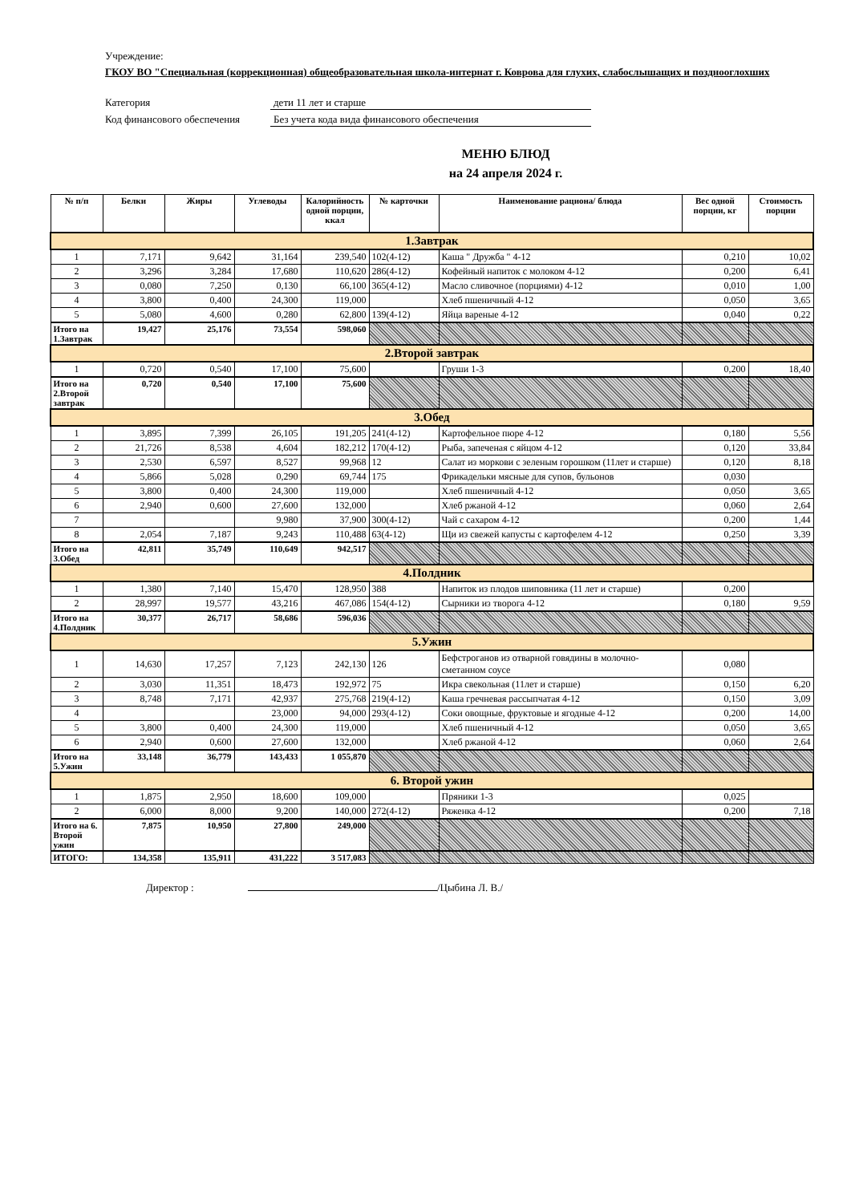Учреждение:
ГКОУ ВО "Специальная (коррекционная) общеобразовательная школа-интернат г. Коврова для глухих, слабослышащих и позднооглохших
Категория дети 11 лет и старше
Код финансового обеспечения Без учета кода вида финансового обеспечения
МЕНЮ БЛЮД
на 24 апреля 2024 г.
| № п/п | Белки | Жиры | Углеводы | Калорийность одной порции, ккал | № карточки | Наименование рациона/ блюда | Вес одной порции, кг | Стоимость порции |
| --- | --- | --- | --- | --- | --- | --- | --- | --- |
| 1.Завтрак | | | | | | | | |
| 1 | 7,171 | 9,642 | 31,164 | 239,540 | 102(4-12) | Каша " Дружба " 4-12 | 0,210 | 10,02 |
| 2 | 3,296 | 3,284 | 17,680 | 110,620 | 286(4-12) | Кофейный напиток с молоком 4-12 | 0,200 | 6,41 |
| 3 | 0,080 | 7,250 | 0,130 | 66,100 | 365(4-12) | Масло сливочное (порциями) 4-12 | 0,010 | 1,00 |
| 4 | 3,800 | 0,400 | 24,300 | 119,000 | | Хлеб пшеничный 4-12 | 0,050 | 3,65 |
| 5 | 5,080 | 4,600 | 0,280 | 62,800 | 139(4-12) | Яйца вареные 4-12 | 0,040 | 0,22 |
| Итого на 1.Завтрак | 19,427 | 25,176 | 73,554 | 598,060 | | | | |
| 2.Второй завтрак | | | | | | | | |
| 1 | 0,720 | 0,540 | 17,100 | 75,600 | | Груши 1-3 | 0,200 | 18,40 |
| Итого на 2.Второй завтрак | 0,720 | 0,540 | 17,100 | 75,600 | | | | |
| 3.Обед | | | | | | | | |
| 1 | 3,895 | 7,399 | 26,105 | 191,205 | 241(4-12) | Картофельное пюре 4-12 | 0,180 | 5,56 |
| 2 | 21,726 | 8,538 | 4,604 | 182,212 | 170(4-12) | Рыба, запеченая с яйцом 4-12 | 0,120 | 33,84 |
| 3 | 2,530 | 6,597 | 8,527 | 99,968 | 12 | Салат из моркови с зеленым горошком (11лет и старше) | 0,120 | 8,18 |
| 4 | 5,866 | 5,028 | 0,290 | 69,744 | 175 | Фрикадельки мясные для супов, бульонов | 0,030 | |
| 5 | 3,800 | 0,400 | 24,300 | 119,000 | | Хлеб пшеничный 4-12 | 0,050 | 3,65 |
| 6 | 2,940 | 0,600 | 27,600 | 132,000 | | Хлеб ржаной 4-12 | 0,060 | 2,64 |
| 7 | | | 9,980 | 37,900 | 300(4-12) | Чай с сахаром 4-12 | 0,200 | 1,44 |
| 8 | 2,054 | 7,187 | 9,243 | 110,488 | 63(4-12) | Щи из свежей капусты с картофелем 4-12 | 0,250 | 3,39 |
| Итого на 3.Обед | 42,811 | 35,749 | 110,649 | 942,517 | | | | |
| 4.Полдник | | | | | | | | |
| 1 | 1,380 | 7,140 | 15,470 | 128,950 | 388 | Напиток из плодов шиповника (11 лет и старше) | 0,200 | |
| 2 | 28,997 | 19,577 | 43,216 | 467,086 | 154(4-12) | Сырники из творога 4-12 | 0,180 | 9,59 |
| Итого на 4.Полдник | 30,377 | 26,717 | 58,686 | 596,036 | | | | |
| 5.Ужин | | | | | | | | |
| 1 | 14,630 | 17,257 | 7,123 | 242,130 | 126 | Бефстроганов из отварной говядины в молочно-сметанном соусе | 0,080 | |
| 2 | 3,030 | 11,351 | 18,473 | 192,972 | 75 | Икра свекольная (11лет и старше) | 0,150 | 6,20 |
| 3 | 8,748 | 7,171 | 42,937 | 275,768 | 219(4-12) | Каша гречневая рассыпчатая 4-12 | 0,150 | 3,09 |
| 4 | | | 23,000 | 94,000 | 293(4-12) | Соки овощные, фруктовые и ягодные 4-12 | 0,200 | 14,00 |
| 5 | 3,800 | 0,400 | 24,300 | 119,000 | | Хлеб пшеничный 4-12 | 0,050 | 3,65 |
| 6 | 2,940 | 0,600 | 27,600 | 132,000 | | Хлеб ржаной 4-12 | 0,060 | 2,64 |
| Итого на 5.Ужин | 33,148 | 36,779 | 143,433 | 1 055,870 | | | | |
| 6. Второй ужин | | | | | | | | |
| 1 | 1,875 | 2,950 | 18,600 | 109,000 | | Пряники 1-3 | 0,025 | |
| 2 | 6,000 | 8,000 | 9,200 | 140,000 | 272(4-12) | Ряженка 4-12 | 0,200 | 7,18 |
| Итого на 6. Второй ужин | 7,875 | 10,950 | 27,800 | 249,000 | | | | |
| ИТОГО: | 134,358 | 135,911 | 431,222 | 3 517,083 | | | | |
Директор : /Цыбина Л. В./